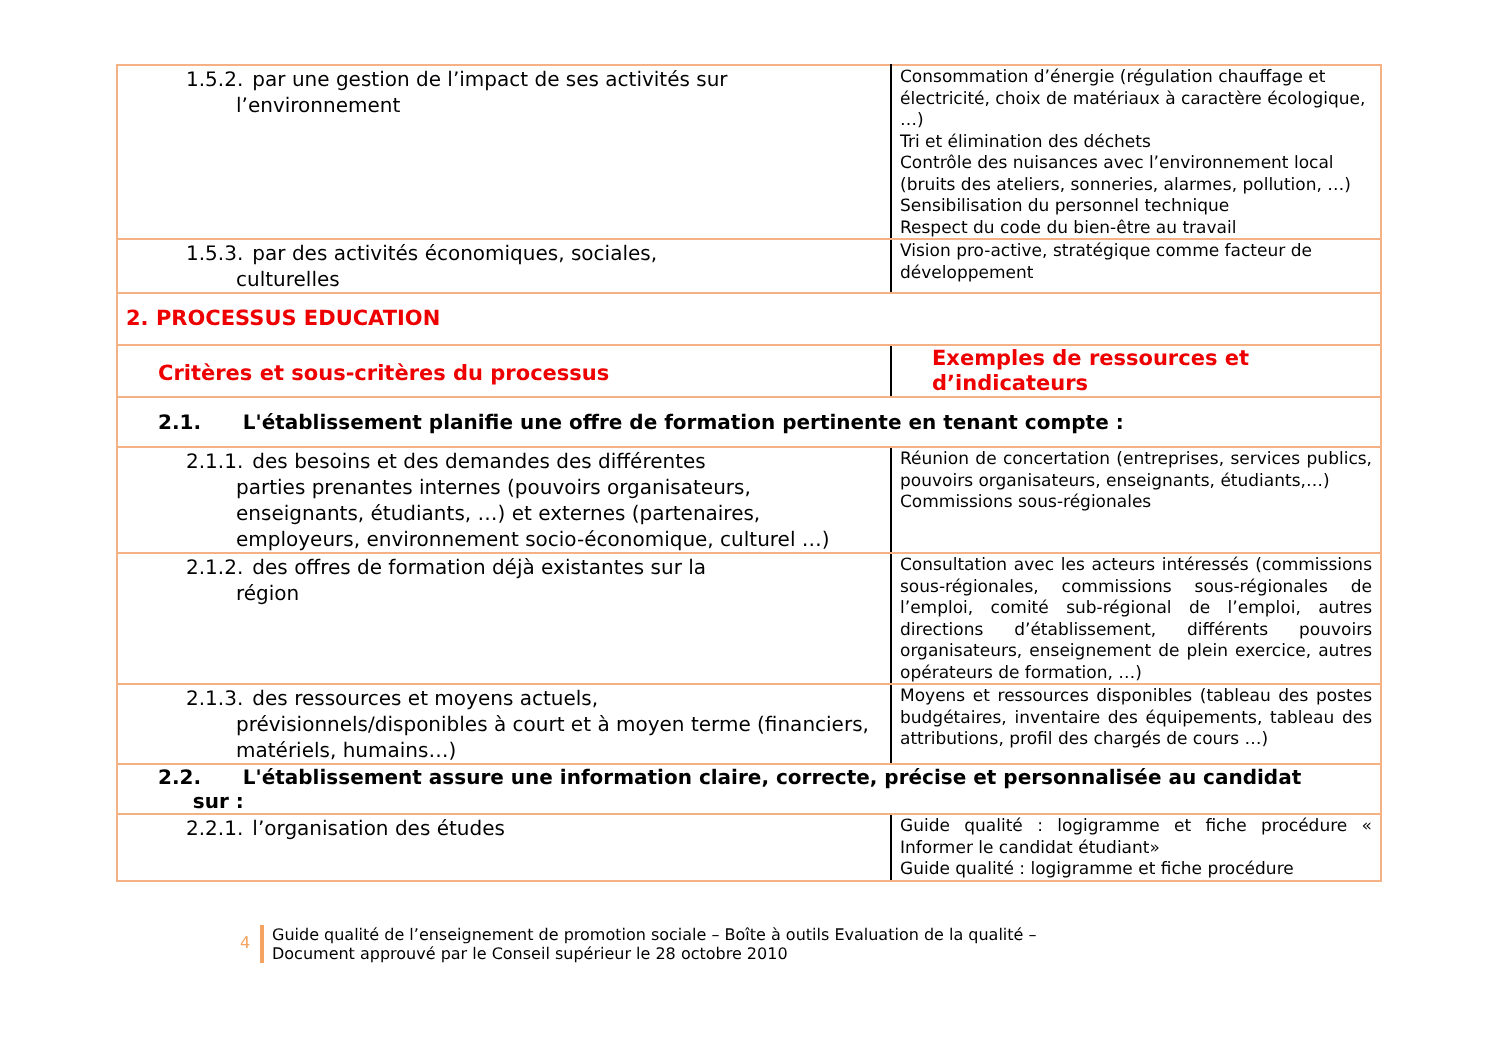| 1.5.2. par une gestion de l’impact de ses activités sur l’environnement | Consommation d’énergie (régulation chauffage et électricité, choix de matériaux à caractère écologique, …) Tri et élimination des déchets Contrôle des nuisances avec l’environnement local (bruits des ateliers, sonneries, alarmes, pollution, …) Sensibilisation du personnel technique Respect du code du bien-être au travail |
| 1.5.3. par des activités économiques, sociales, culturelles | Vision pro-active, stratégique comme facteur de développement |
| 2. PROCESSUS EDUCATION | |
| Critères et sous-critères du processus | Exemples de ressources et d’indicateurs |
| 2.1. L'établissement planifie une offre de formation pertinente en tenant compte : | |
| 2.1.1. des besoins et des demandes des différentes parties prenantes internes (pouvoirs organisateurs, enseignants, étudiants, …) et externes (partenaires, employeurs, environnement socio-économique, culturel …) | Réunion de concertation (entreprises, services publics, pouvoirs organisateurs, enseignants, étudiants,…) Commissions sous-régionales |
| 2.1.2. des offres de formation déjà existantes sur la région | Consultation avec les acteurs intéressés (commissions sous-régionales, commissions sous-régionales de l’emploi, comité sub-régional de l’emploi, autres directions d’établissement, différents pouvoirs organisateurs, enseignement de plein exercice, autres opérateurs de formation, …) |
| 2.1.3. des ressources et moyens actuels, prévisionnels/disponibles à court et à moyen terme (financiers, matériels, humains…) | Moyens et ressources disponibles (tableau des postes budgétaires, inventaire des équipements, tableau des attributions, profil des chargés de cours …) |
| 2.2. L'établissement assure une information claire, correcte, précise et personnalisée au candidat sur : | |
| 2.2.1. l’organisation des études | Guide qualité : logigramme et fiche procédure « Informer le candidat étudiant» Guide qualité : logigramme et fiche procédure |
4
Guide qualité de l’enseignement de promotion sociale – Boîte à outils Evaluation de la qualité –
Document approuvé par le Conseil supérieur le 28 octobre 2010